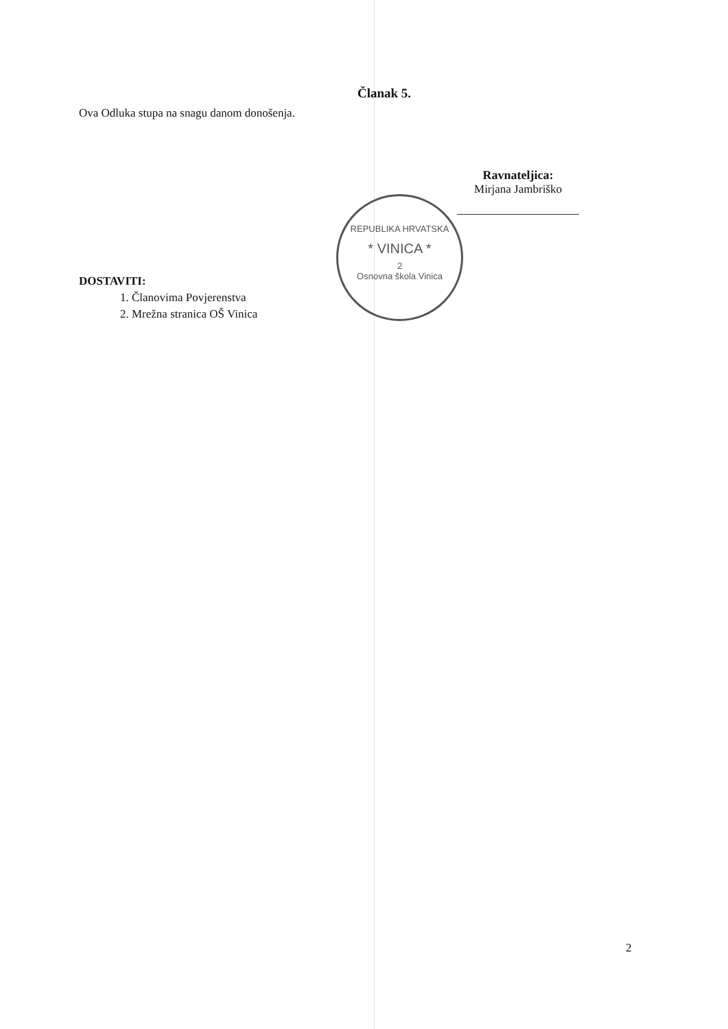Članak 5.
Ova Odluka stupa na snagu danom donošenja.
Ravnateljica:
Mirjana Jambriško
REPUBLIKA HRVATSKA
* VINICA *
2
Osnovna škola Vinica
DOSTAVITI:
1. Članovima Povjerenstva
2. Mrežna stranica OŠ Vinica
2